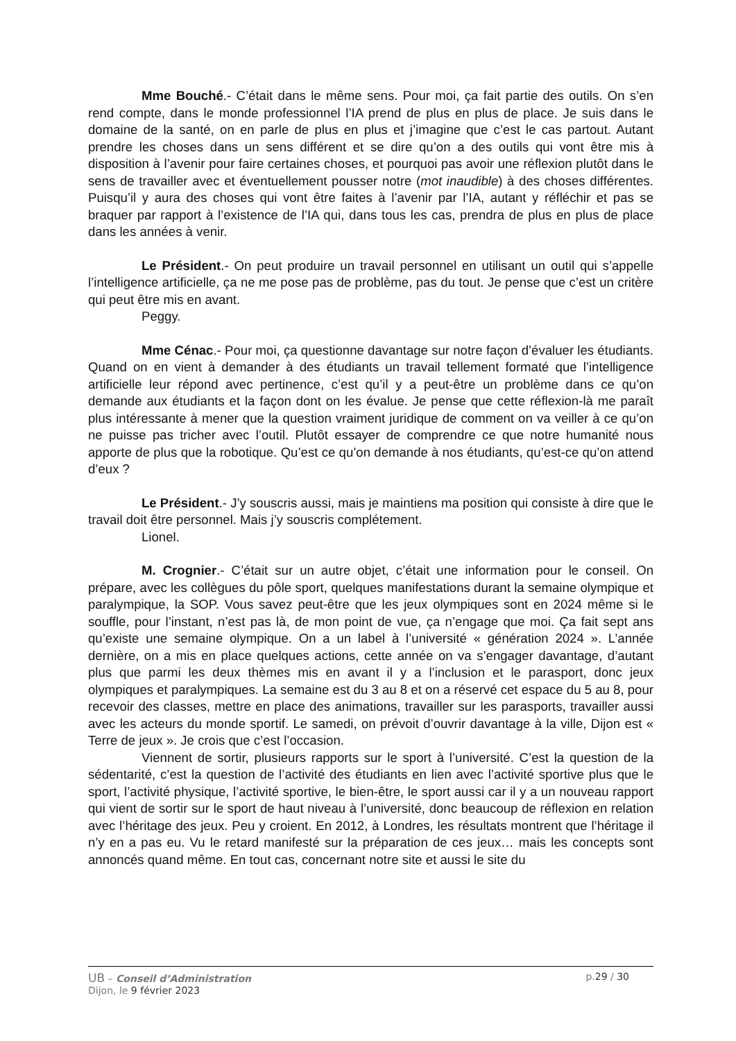Mme Bouché.- C’était dans le même sens. Pour moi, ça fait partie des outils. On s’en rend compte, dans le monde professionnel l’IA prend de plus en plus de place. Je suis dans le domaine de la santé, on en parle de plus en plus et j’imagine que c’est le cas partout. Autant prendre les choses dans un sens différent et se dire qu’on a des outils qui vont être mis à disposition à l’avenir pour faire certaines choses, et pourquoi pas avoir une réflexion plutôt dans le sens de travailler avec et éventuellement pousser notre (mot inaudible) à des choses différentes. Puisqu’il y aura des choses qui vont être faites à l’avenir par l’IA, autant y réfléchir et pas se braquer par rapport à l’existence de l’IA qui, dans tous les cas, prendra de plus en plus de place dans les années à venir.
Le Président.- On peut produire un travail personnel en utilisant un outil qui s’appelle l’intelligence artificielle, ça ne me pose pas de problème, pas du tout. Je pense que c’est un critère qui peut être mis en avant.
Peggy.
Mme Cénac.- Pour moi, ça questionne davantage sur notre façon d’évaluer les étudiants. Quand on en vient à demander à des étudiants un travail tellement formaté que l’intelligence artificielle leur répond avec pertinence, c’est qu’il y a peut-être un problème dans ce qu’on demande aux étudiants et la façon dont on les évalue. Je pense que cette réflexion-là me paraît plus intéressante à mener que la question vraiment juridique de comment on va veiller à ce qu’on ne puisse pas tricher avec l’outil. Plutôt essayer de comprendre ce que notre humanité nous apporte de plus que la robotique. Qu’est ce qu’on demande à nos étudiants, qu’est-ce qu’on attend d’eux ?
Le Président.- J’y souscris aussi, mais je maintiens ma position qui consiste à dire que le travail doit être personnel. Mais j’y souscris complétement.
Lionel.
M. Crognier.- C’était sur un autre objet, c’était une information pour le conseil. On prépare, avec les collègues du pôle sport, quelques manifestations durant la semaine olympique et paralympique, la SOP. Vous savez peut-être que les jeux olympiques sont en 2024 même si le souffle, pour l’instant, n’est pas là, de mon point de vue, ça n’engage que moi. Ça fait sept ans qu’existe une semaine olympique. On a un label à l’université « génération 2024 ». L’année dernière, on a mis en place quelques actions, cette année on va s’engager davantage, d’autant plus que parmi les deux thèmes mis en avant il y a l’inclusion et le parasport, donc jeux olympiques et paralympiques. La semaine est du 3 au 8 et on a réservé cet espace du 5 au 8, pour recevoir des classes, mettre en place des animations, travailler sur les parasports, travailler aussi avec les acteurs du monde sportif. Le samedi, on prévoit d’ouvrir davantage à la ville, Dijon est « Terre de jeux ». Je crois que c’est l’occasion.
Viennent de sortir, plusieurs rapports sur le sport à l’université. C’est la question de la sédentarité, c’est la question de l’activité des étudiants en lien avec l’activité sportive plus que le sport, l’activité physique, l’activité sportive, le bien-être, le sport aussi car il y a un nouveau rapport qui vient de sortir sur le sport de haut niveau à l’université, donc beaucoup de réflexion en relation avec l’héritage des jeux. Peu y croient. En 2012, à Londres, les résultats montrent que l’héritage il n’y en a pas eu. Vu le retard manifesté sur la préparation de ces jeux… mais les concepts sont annoncés quand même. En tout cas, concernant notre site et aussi le site du
UB – Conseil d’Administration p.29 / 30
Dijon, le 9 février 2023